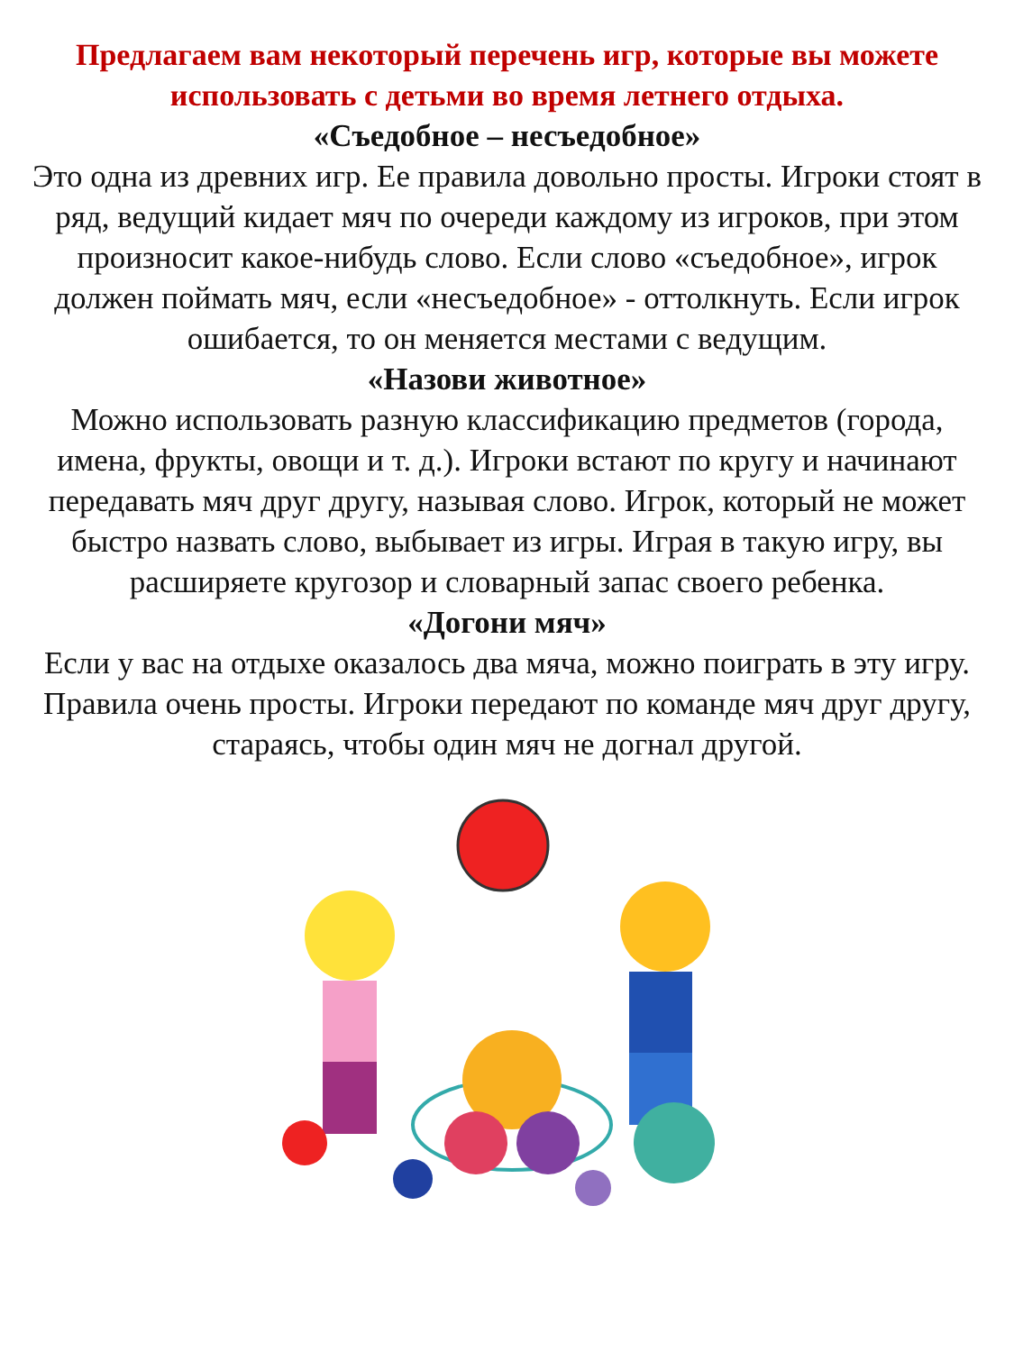Предлагаем вам некоторый перечень игр, которые вы можете использовать с детьми во время летнего отдыха.
«Съедобное – несъедобное»
Это одна из древних игр. Ее правила довольно просты. Игроки стоят в ряд, ведущий кидает мяч по очереди каждому из игроков, при этом произносит какое-нибудь слово. Если слово «съедобное», игрок должен поймать мяч, если «несъедобное» - оттолкнуть. Если игрок ошибается, то он меняется местами с ведущим.
«Назови животное»
Можно использовать разную классификацию предметов (города, имена, фрукты, овощи и т. д.). Игроки встают по кругу и начинают передавать мяч друг другу, называя слово. Игрок, который не может быстро назвать слово, выбывает из игры. Играя в такую игру, вы расширяете кругозор и словарный запас своего ребенка.
«Догони мяч»
Если у вас на отдыхе оказалось два мяча, можно поиграть в эту игру. Правила очень просты. Игроки передают по команде мяч друг другу, стараясь, чтобы один мяч не догнал другой.